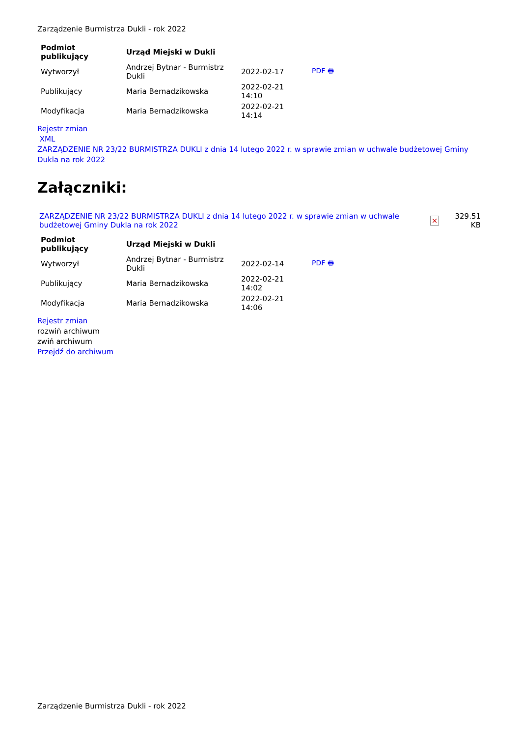Zarządzenie Burmistrza Dukli - rok 2022
| Podmiot publikujący | Urząd Miejski w Dukli | | |
| Wytworzył | Andrzej Bytnar - Burmistrz Dukli | 2022-02-17 | PDF 🖶 |
| Publikujący | Maria Bernadzikowska | 2022-02-21 14:10 | |
| Modyfikacja | Maria Bernadzikowska | 2022-02-21 14:14 | |
Rejestr zmian
XML
ZARZĄDZENIE NR 23/22 BURMISTRZA DUKLI z dnia 14 lutego 2022 r. w sprawie zmian w uchwale budżetowej Gminy Dukla na rok 2022
Załączniki:
| ZARZĄDZENIE NR 23/22 BURMISTRZA DUKLI z dnia 14 lutego 2022 r. w sprawie zmian w uchwale budżetowej Gminy Dukla na rok 2022 | × | 329.51 KB |
| Podmiot publikujący | Urząd Miejski w Dukli | | |
| Wytworzył | Andrzej Bytnar - Burmistrz Dukli | 2022-02-14 | PDF 🖶 |
| Publikujący | Maria Bernadzikowska | 2022-02-21 14:02 | |
| Modyfikacja | Maria Bernadzikowska | 2022-02-21 14:06 | |
Rejestr zmian
rozwiń archiwum
zwiń archiwum
Przejdź do archiwum
Zarządzenie Burmistrza Dukli - rok 2022